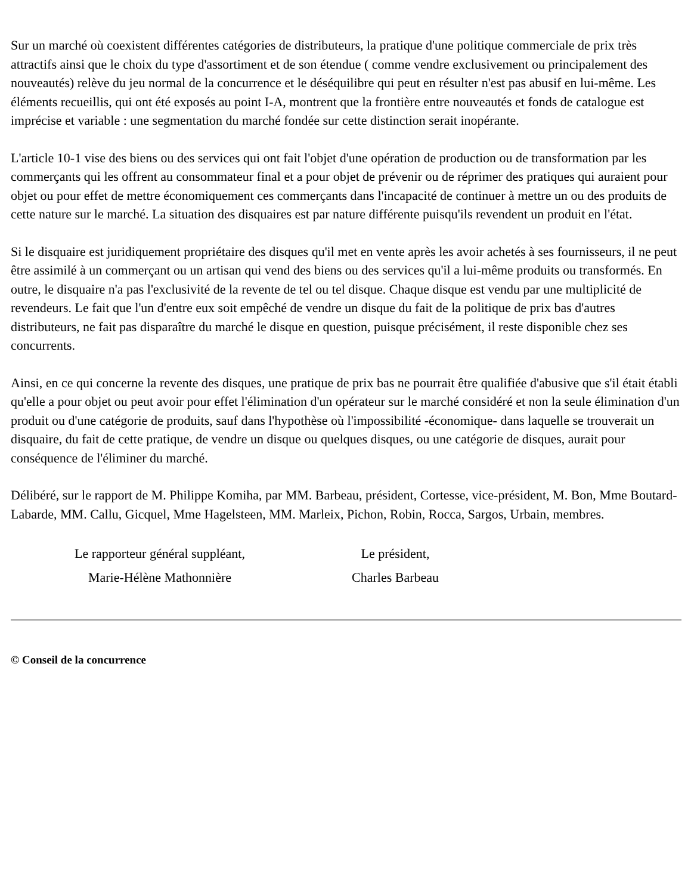Sur un marché où coexistent différentes catégories de distributeurs, la pratique d'une politique commerciale de prix très attractifs ainsi que le choix du type d'assortiment et de son étendue ( comme vendre exclusivement ou principalement des nouveautés) relève du jeu normal de la concurrence et le déséquilibre qui peut en résulter n'est pas abusif en lui-même. Les éléments recueillis, qui ont été exposés au point I-A, montrent que la frontière entre nouveautés et fonds de catalogue est imprécise et variable : une segmentation du marché fondée sur cette distinction serait inopérante.
L'article 10-1 vise des biens ou des services qui ont fait l'objet d'une opération de production ou de transformation par les commerçants qui les offrent au consommateur final et a pour objet de prévenir ou de réprimer des pratiques qui auraient pour objet ou pour effet de mettre économiquement ces commerçants dans l'incapacité de continuer à mettre un ou des produits de cette nature sur le marché. La situation des disquaires est par nature différente puisqu'ils revendent un produit en l'état.
Si le disquaire est juridiquement propriétaire des disques qu'il met en vente après les avoir achetés à ses fournisseurs, il ne peut être assimilé à un commerçant ou un artisan qui vend des biens ou des services qu'il a lui-même produits ou transformés. En outre, le disquaire n'a pas l'exclusivité de la revente de tel ou tel disque. Chaque disque est vendu par une multiplicité de revendeurs. Le fait que l'un d'entre eux soit empêché de vendre un disque du fait de la politique de prix bas d'autres distributeurs, ne fait pas disparaître du marché le disque en question, puisque précisément, il reste disponible chez ses concurrents.
Ainsi, en ce qui concerne la revente des disques, une pratique de prix bas ne pourrait être qualifiée d'abusive que s'il était établi qu'elle a pour objet ou peut avoir pour effet l'élimination d'un opérateur sur le marché considéré et non la seule élimination d'un produit ou d'une catégorie de produits, sauf dans l'hypothèse où l'impossibilité -économique- dans laquelle se trouverait un disquaire, du fait de cette pratique, de vendre un disque ou quelques disques, ou une catégorie de disques, aurait pour conséquence de l'éliminer du marché.
Délibéré, sur le rapport de M. Philippe Komiha, par MM. Barbeau, président, Cortesse, vice-président, M. Bon, Mme Boutard-Labarde, MM. Callu, Gicquel, Mme Hagelsteen, MM. Marleix, Pichon, Robin, Rocca, Sargos, Urbain, membres.
Le rapporteur général suppléant,
Marie-Hélène Mathonnière
Le président,
Charles Barbeau
© Conseil de la concurrence